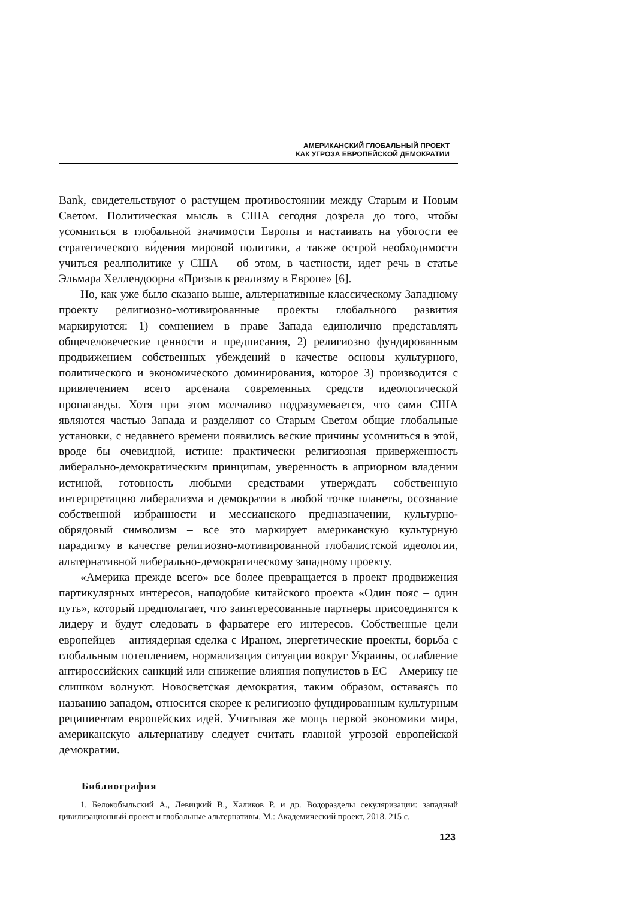АМЕРИКАНСКИЙ ГЛОБАЛЬНЫЙ ПРОЕКТ
КАК УГРОЗА ЕВРОПЕЙСКОЙ ДЕМОКРАТИИ
Bank, свидетельствуют о растущем противостоянии между Старым и Новым Светом. Политическая мысль в США сегодня дозрела до того, чтобы усомниться в глобальной значимости Европы и настаивать на убогости ее стратегического ви́дения мировой политики, а также острой необходимости учиться реалполитике у США – об этом, в частности, идет речь в статье Эльмара Хеллендоорна «Призыв к реализму в Европе» [6].
Но, как уже было сказано выше, альтернативные классическому Западному проекту религиозно-мотивированные проекты глобального развития маркируются: 1) сомнением в праве Запада единолично представлять общечеловеческие ценности и предписания, 2) религиозно фундированным продвижением собственных убеждений в качестве основы культурного, политического и экономического доминирования, которое 3) производится с привлечением всего арсенала современных средств идеологической пропаганды. Хотя при этом молчаливо подразумевается, что сами США являются частью Запада и разделяют со Старым Светом общие глобальные установки, с недавнего времени появились веские причины усомниться в этой, вроде бы очевидной, истине: практически религиозная приверженность либерально-демократическим принципам, уверенность в априорном владении истиной, готовность любыми средствами утверждать собственную интерпретацию либерализма и демократии в любой точке планеты, осознание собственной избранности и мессианского предназначении, культурно-обрядовый символизм – все это маркирует американскую культурную парадигму в качестве религиозно-мотивированной глобалистской идеологии, альтернативной либерально-демократическому западному проекту.
«Америка прежде всего» все более превращается в проект продвижения партикулярных интересов, наподобие китайского проекта «Один пояс – один путь», который предполагает, что заинтересованные партнеры присоединятся к лидеру и будут следовать в фарватере его интересов. Собственные цели европейцев – антиядерная сделка с Ираном, энергетические проекты, борьба с глобальным потеплением, нормализация ситуации вокруг Украины, ослабление антироссийских санкций или снижение влияния популистов в ЕС – Америку не слишком волнуют. Новосветская демократия, таким образом, оставаясь по названию западом, относится скорее к религиозно фундированным культурным реципиентам европейских идей. Учитывая же мощь первой экономики мира, американскую альтернативу следует считать главной угрозой европейской демократии.
Библиография
1. Белокобыльский А., Левицкий В., Халиков Р. и др. Водоразделы секуляризации: западный цивилизационный проект и глобальные альтернативы. М.: Академический проект, 2018. 215 с.
123